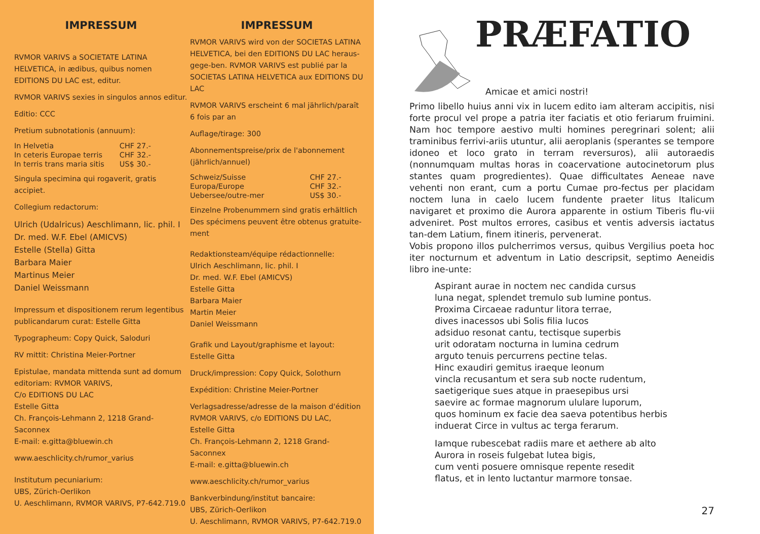IMPRESSUM
RVMOR VARIVS a SOCIETATE LATINA HELVETICA, in ædibus, quibus nomen EDITIONS DU LAC est, editur.
RVMOR VARIVS sexies in singulos annos editur.
Editio: CCC
Pretium subnotationis (annuum):
| In Helvetia | CHF 27.- |
| In ceteris Europae terris | CHF 32.- |
| In terris trans maria sitis | US$ 30.- |
Singula specimina qui rogaverit, gratis accipiet.
Collegium redactorum:
Ulrich (Udalricus) Aeschlimann, lic. phil. I
Dr. med. W.F. Ebel (AMICVS)
Estelle (Stella) Gitta
Barbara Maier
Martinus Meier
Daniel Weissmann
Impressum et dispositionem rerum legentibus publicandarum curat: Estelle Gitta
Typographeum: Copy Quick, Saloduri
RV mittit: Christina Meier-Portner
Epistulae, mandata mittenda sunt ad domum editoriam: RVMOR VARIVS,
C/o EDITIONS DU LAC
Estelle Gitta
Ch. François-Lehmann 2, 1218 Grand-Saconnex
E-mail: e.gitta@bluewin.ch
www.aeschlicity.ch/rumor_varius
Institutum pecuniarium:
UBS, Zürich-Oerlikon
U. Aeschlimann, RVMOR VARIVS, P7-642.719.0
IMPRESSUM
RVMOR VARIVS wird von der SOCIETAS LATINA HELVETICA, bei den EDITIONS DU LAC heraus-gege-ben. RVMOR VARIVS est publié par la SOCIETAS LATINA HELVETICA aux EDITIONS DU LAC
RVMOR VARIVS erscheint 6 mal jährlich/paraît 6 fois par an
Auflage/tirage: 300
Abonnementspreise/prix de l'abonnement (jährlich/annuel)
| Schweiz/Suisse | CHF 27.- |
| Europa/Europe | CHF 32.- |
| Uebersee/outre-mer | US$ 30.- |
Einzelne Probenummern sind gratis erhältlich Des spécimens peuvent être obtenus gratuite-ment
Redaktionsteam/équipe rédactionnelle:
Ulrich Aeschlimann, lic. phil. I
Dr. med. W.F. Ebel (AMICVS)
Estelle Gitta
Barbara Maier
Martin Meier
Daniel Weissmann
Grafik und Layout/graphisme et layout:
Estelle Gitta
Druck/impression: Copy Quick, Solothurn
Expédition: Christine Meier-Portner
Verlagsadresse/adresse de la maison d'édition RVMOR VARIVS, c/o EDITIONS DU LAC,
Estelle Gitta
Ch. François-Lehmann 2, 1218 Grand-Saconnex
E-mail: e.gitta@bluewin.ch
www.aeschlicity.ch/rumor_varius
Bankverbindung/institut bancaire:
UBS, Zürich-Oerlikon
U. Aeschlimann, RVMOR VARIVS, P7-642.719.0
PRÆFATIO
Amicae et amici nostri!
Primo libello huius anni vix in lucem edito iam alteram accipitis, nisi forte procul vel prope a patria iter faciatis et otio feriarum fruimini. Nam hoc tempore aestivo multi homines peregrinari solent; alii traminibus ferrivi-ariis utuntur, alii aeroplanis (sperantes se tempore idoneo et loco grato in terram reversuros), alii autoraedis (nonnumquam multas horas in coacervatione autocinetorum plus stantes quam progredientes). Quae difficultates Aeneae nave vehenti non erant, cum a portu Cumae pro-fectus per placidam noctem luna in caelo lucem fundente praeter litus Italicum navigaret et proximo die Aurora apparente in ostium Tiberis flu-vii adveniret. Post multos errores, casibus et ventis adversis iactatus tan-dem Latium, finem itineris, pervenerat.
Vobis propono illos pulcherrimos versus, quibus Vergilius poeta hoc iter nocturnum et adventum in Latio descripsit, septimo Aeneidis libro ine-unte:
Aspirant aurae in noctem nec candida cursus
luna negat, splendet tremulo sub lumine pontus.
Proxima Circaeae raduntur litora terrae,
dives inacessos ubi Solis filia lucos
adsiduo resonat cantu, tectisque superbis
urit odoratam nocturna in lumina cedrum
arguto tenuis percurrens pectine telas.
Hinc exaudiri gemitus iraeque leonum
vincla recusantum et sera sub nocte rudentum,
saetigerique sues atque in praesepibus ursi
saevire ac formae magnorum ululare luporum,
quos hominum ex facie dea saeva potentibus herbis
induerat Circe in vultus ac terga ferarum.
Iamque rubescebat radiis mare et aethere ab alto
Aurora in roseis fulgebat lutea bigis,
cum venti posuere omnisque repente resedit
flatus, et in lento luctantur marmore tonsae.
27